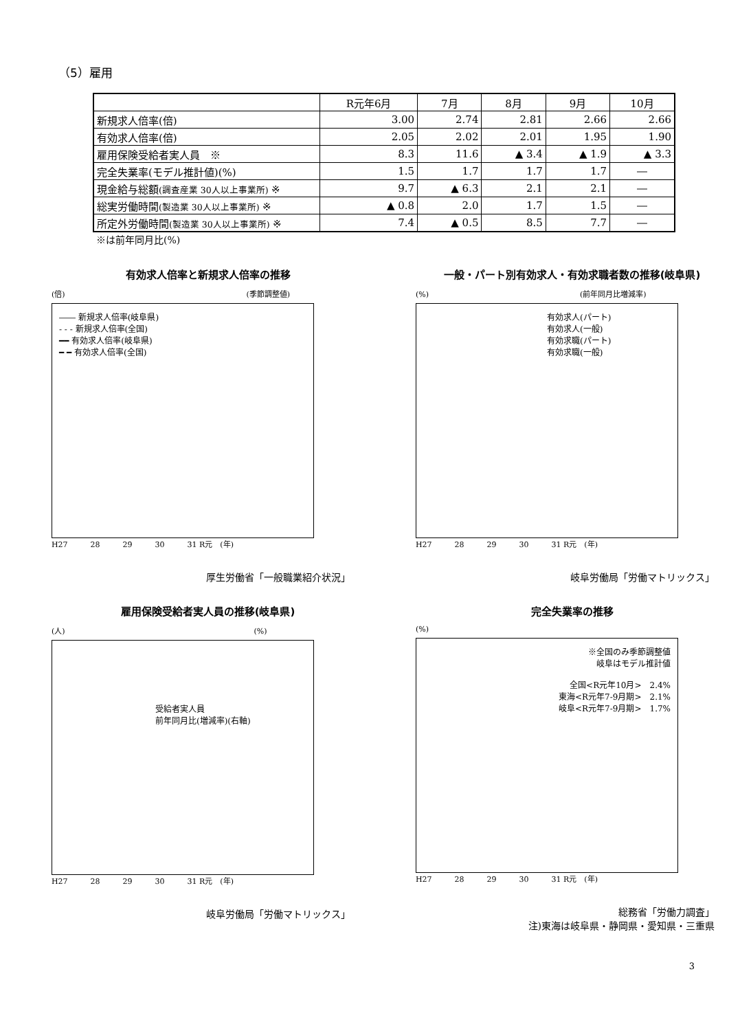（5）雇用
| | R元年6月 | 7月 | 8月 | 9月 | 10月 |
| --- | --- | --- | --- | --- | --- |
| 新規求人倍率(倍) | 3.00 | 2.74 | 2.81 | 2.66 | 2.66 |
| 有効求人倍率(倍) | 2.05 | 2.02 | 2.01 | 1.95 | 1.90 |
| 雇用保険受給者実人員 ※ | 8.3 | 11.6 | ▲ 3.4 | ▲ 1.9 | ▲ 3.3 |
| 完全失業率(モデル推計値)(%) | 1.5 | 1.7 | 1.7 | 1.7 | ― |
| 現金給与総額 (調査産業 30人以上事業所) ※ | 9.7 | ▲ 6.3 | 2.1 | 2.1 | ― |
| 総実労働時間 (製造業 30人以上事業所) ※ | ▲ 0.8 | 2.0 | 1.7 | 1.5 | ― |
| 所定外労働時間 (製造業 30人以上事業所) ※ | 7.4 | ▲ 0.5 | 8.5 | 7.7 | ― |
※は前年同月比(%)
有効求人倍率と新規求人倍率の推移
(倍)　　　　　　　　　　　　　　　　　　　　　　　　(季節調整値)
―― 新規求人倍率(岐阜県)
- - - 新規求人倍率(全国)
━━ 有効求人倍率(岐阜県)
━ ━ 有効求人倍率(全国)
H27　　　28　　　29　　　30　　　31 R元　(年)
厚生労働省「一般職業紹介状況」
一般・パート別有効求人・有効求職者数の推移(岐阜県)
(%)　　　　　　　　　　　　　　　　　　　　(前年同月比増減率)
有効求人(パート)
有効求人(一般)
有効求職(パート)
有効求職(一般)
H27　　　28　　　29　　　30　　　31 R元　(年)
岐阜労働局「労働マトリックス」
雇用保険受給者実人員の推移(岐阜県)
(人)　　　　　　　　　　　　　　　　　　　　　　　　　(%)
受給者実人員
前年同月比(増減率)(右軸)
H27　　　28　　　29　　　30　　　31 R元　(年)
岐阜労働局「労働マトリックス」
完全失業率の推移
(%)
※全国のみ季節調整値
岐阜はモデル推計値
全国<R元年10月>　2.4%
東海<R元年7-9月期>　2.1%
岐阜<R元年7-9月期>　1.7%
H27　　　28　　　29　　　30　　　31 R元　(年)
総務省「労働力調査」
注)東海は岐阜県・静岡県・愛知県・三重県
3